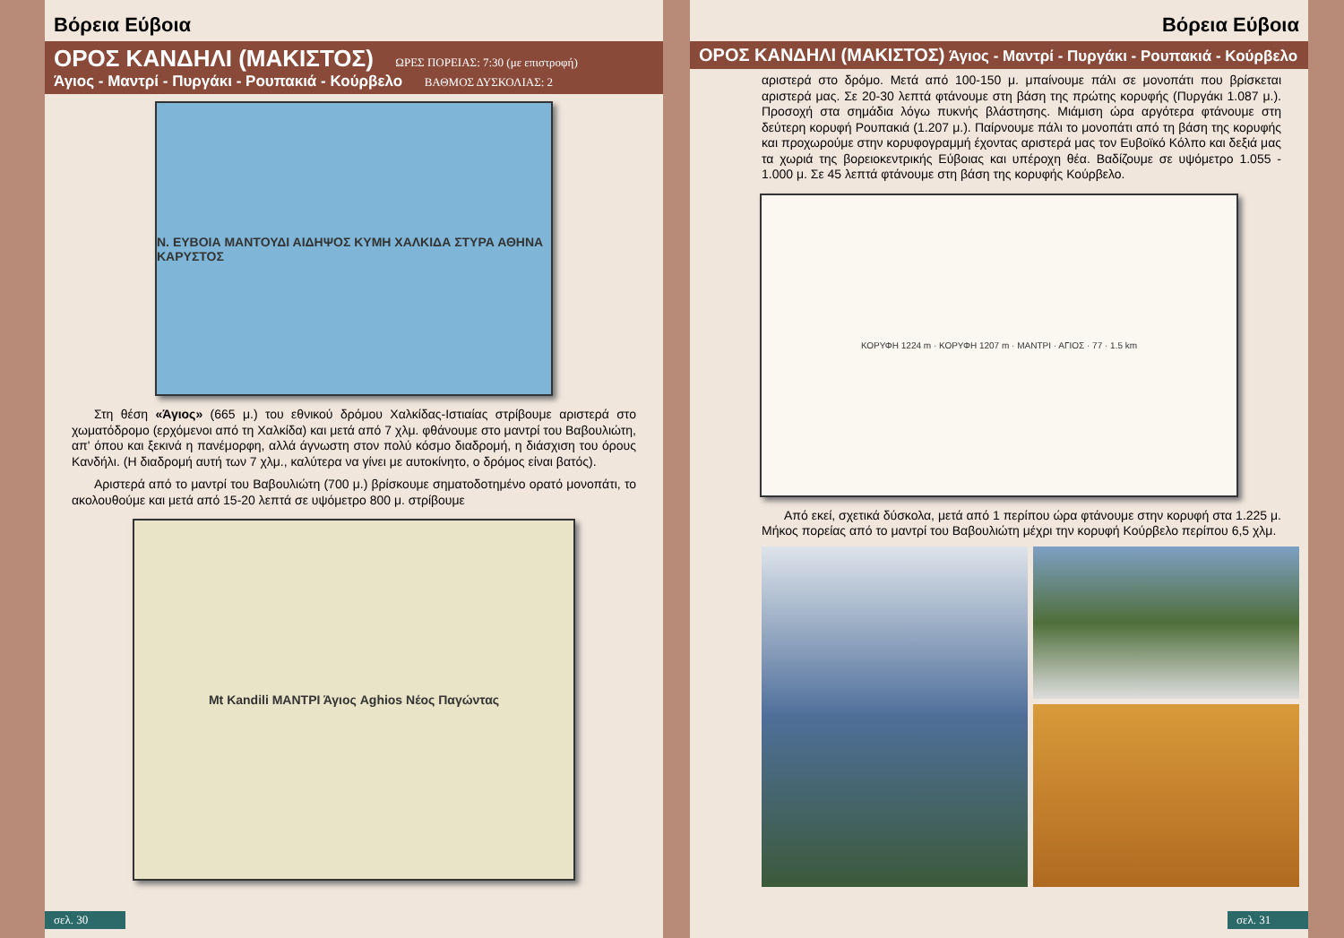Βόρεια Εύβοια
ΟΡΟΣ ΚΑΝΔΗΛΙ (ΜΑΚΙΣΤΟΣ) ΩΡΕΣ ΠΟΡΕΙΑΣ: 7:30 (με επιστροφή)
Άγιος - Μαντρί - Πυργάκι - Ρουπακιά - Κούρβελο ΒΑΘΜΟΣ ΔΥΣΚΟΛΙΑΣ: 2
Ν. ΕΥΒΟΙΑ ΜΑΝΤΟΥΔΙ ΑΙΔΗΨΟΣ ΚΥΜΗ ΧΑΛΚΙΔΑ ΣΤΥΡΑ ΑΘΗΝΑ ΚΑΡΥΣΤΟΣ
Στη θέση «Άγιος» (665 μ.) του εθνικού δρόμου Χαλκίδας-Ιστιαίας στρίβουμε αριστερά στο χωματόδρομο (ερχόμενοι από τη Χαλκίδα) και μετά από 7 χλμ. φθάνουμε στο μαντρί του Βαβουλιώτη, απ' όπου και ξεκινά η πανέμορφη, αλλά άγνωστη στον πολύ κόσμο διαδρομή, η διάσχιση του όρους Κανδήλι. (Η διαδρομή αυτή των 7 χλμ., καλύτερα να γίνει με αυτοκίνητο, ο δρόμος είναι βατός).
Αριστερά από το μαντρί του Βαβουλιώτη (700 μ.) βρίσκουμε σηματοδοτημένο ορατό μονοπάτι, το ακολουθούμε και μετά από 15-20 λεπτά σε υψόμετρο 800 μ. στρίβουμε
Mt Kandili ΜΑΝΤΡΙ Άγιος Aghios Νέος Παγώντας
σελ. 30
Βόρεια Εύβοια
ΟΡΟΣ ΚΑΝΔΗΛΙ (ΜΑΚΙΣΤΟΣ) Άγιος - Μαντρί - Πυργάκι - Ρουπακιά - Κούρβελο
αριστερά στο δρόμο. Μετά από 100-150 μ. μπαίνουμε πάλι σε μονοπάτι που βρίσκεται αριστερά μας. Σε 20-30 λεπτά φτάνουμε στη βάση της πρώτης κορυφής (Πυργάκι 1.087 μ.). Προσοχή στα σημάδια λόγω πυκνής βλάστησης. Μιάμιση ώρα αργότερα φτάνουμε στη δεύτερη κορυφή Ρουπακιά (1.207 μ.). Παίρνουμε πάλι το μονοπάτι από τη βάση της κορυφής και προχωρούμε στην κορυφογραμμή έχοντας αριστερά μας τον Ευβοϊκό Κόλπο και δεξιά μας τα χωριά της βορειοκεντρικής Εύβοιας και υπέροχη θέα. Βαδίζουμε σε υψόμετρο 1.055 - 1.000 μ. Σε 45 λεπτά φτάνουμε στη βάση της κορυφής Κούρβελο.
ΚΟΡΥΦΗ 1224 m · ΚΟΡΥΦΗ 1207 m · ΜΑΝΤΡΙ · ΑΓΙΟΣ · 77 · 1.5 km
Από εκεί, σχετικά δύσκολα, μετά από 1 περίπου ώρα φτάνουμε στην κορυφή στα 1.225 μ. Μήκος πορείας από το μαντρί του Βαβουλιώτη μέχρι την κορυφή Κούρβελο περίπου 6,5 χλμ.
σελ. 31